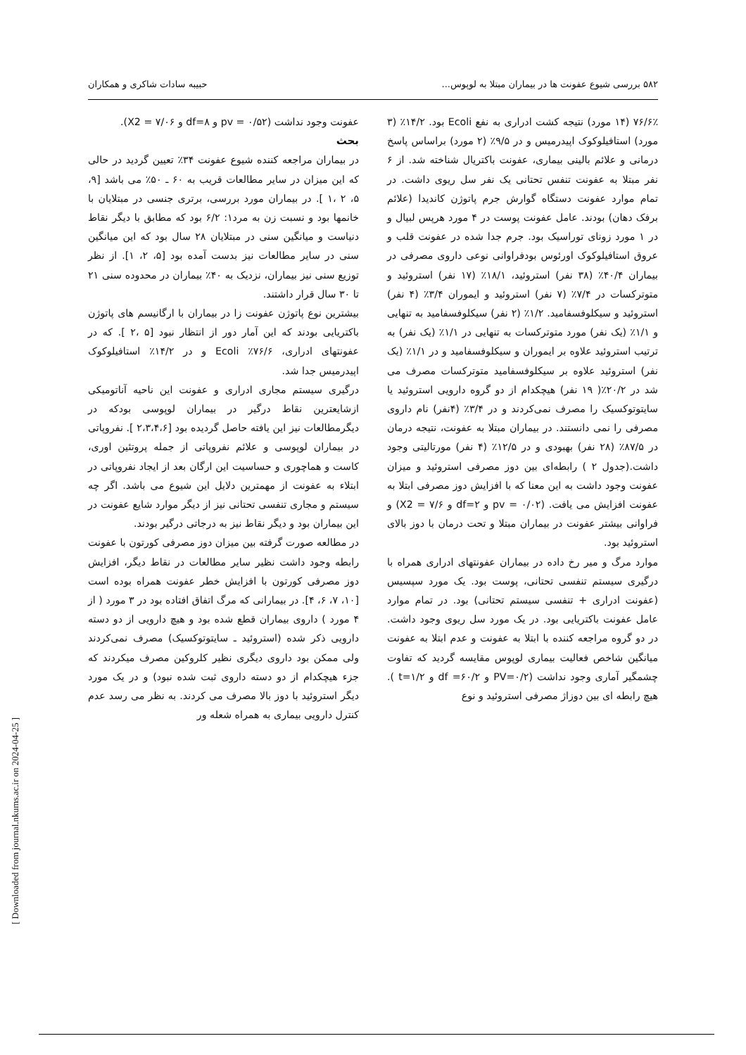۵۸۲ بررسی شیوع عفونت ها در بیماران مبتلا به لوپوس... حبیبه سادات شاکری و همکاران
۷۶/۶٪ (۱۴ مورد) نتیجه کشت ادراری به نفع Ecoli بود. ۱۴/۲٪ (۳ مورد) استافیلوکوک اپیدرمیس و در ۹/۵٪ (۲ مورد) براساس پاسخ درمانی و علائم بالینی بیماری، عفونت باکتریال شناخته شد. از ۶ نفر مبتلا به عفونت تنفس تحتانی یک نفر سل ریوی داشت. در تمام موارد عفونت دستگاه گوارش جرم پاتوژن کاندیدا (علائم برفک دهان) بودند. عامل عفونت پوست در ۴ مورد هرپس لبیال و در ۱ مورد زونای توراسیک بود. جرم جدا شده در عفونت قلب و عروق استافیلوکوک اورئوس بودفراوانی نوعی داروی مصرفی در بیماران ۴۰/۴٪ (۳۸ نفر) استروئید، ۱۸/۱٪ (۱۷ نفر) استروئید و متوترکسات در ۷/۴٪ (۷ نفر) استروئید و ایموران ۳/۴٪ (۴ نفر) استروئید و سیکلوفسفامید. ۱/۲٪ (۲ نفر) سیکلوفسفامید به تنهایی و ۱/۱٪ (یک نفر) مورد متوترکسات به تنهایی در ۱/۱٪ (یک نفر) به ترتیب استروئید علاوه بر ایموران و سیکلوفسفامید و در ۱/۱٪ (یک نفر) استروئید علاوه بر سیکلوفسفامید متوترکسات مصرف می شد در ۲۰/۲٪( ۱۹ نفر) هیچکدام از دو گروه دارویی استروئید یا سایتوتوکسیک را مصرف نمی‌کردند و در ۳/۴٪ (۴نفر) نام داروی مصرفی را نمی دانستند. در بیماران مبتلا به عفونت، نتیجه درمان در ۸۷/۵٪ (۲۸ نفر) بهبودی و در ۱۲/۵٪ (۴ نفر) مورتالیتی وجود داشت.(جدول ۲ ) رابطه‌ای بین دوز مصرفی استروئید و میزان عفونت وجود داشت به این معنا که با افزایش دوز مصرفی ابتلا به عفونت افزایش می یافت. (pv = ۰/۰۲ و df=۲ و X2 = ۷/۶) و فراوانی بیشتر عفونت در بیماران مبتلا و تحت درمان با دوز بالای استروئید بود.
موارد مرگ و میر رخ داده در بیماران عفونتهای ادراری همراه با درگیری سیستم تنفسی تحتانی، پوست بود. یک مورد سپسیس (عفونت ادراری + تنفسی سیستم تحتانی) بود. در تمام موارد عامل عفونت باکتریایی بود. در یک مورد سل ریوی وجود داشت. در دو گروه مراجعه کننده با ابتلا به عفونت و عدم ابتلا به عفونت میانگین شاخص فعالیت بیماری لوپوس مقایسه گردید که تفاوت چشمگیر آماری وجود نداشت (PV=۰/۲ و df =۶۰/۲ و t=۱/۲ ). هیچ رابطه ای بین دوزاژ مصرفی استروئید و نوع
عفونت وجود نداشت (pv = ۰/۵۲ و df=۸ و X2 = ۷/۰۶).
بحث
در بیماران مراجعه کننده شیوع عفونت ۳۴٪ تعیین گردید در حالی که این میزان در سایر مطالعات قریب به ۶۰ ـ ۵۰٪ می باشد [۹، ۵، ۲ ،۱ ]. در بیماران مورد بررسی، برتری جنسی در مبتلایان با خانمها بود و نسبت زن به مرد۱: ۶/۲ بود که مطابق با دیگر نقاط دنیاست و میانگین سنی در مبتلایان ۲۸ سال بود که این میانگین سنی در سایر مطالعات نیز بدست آمده بود [۵، ۲، ۱]. از نظر توزیع سنی نیز بیماران، نزدیک به ۴۰٪ بیماران در محدوده سنی ۲۱ تا ۳۰ سال قرار داشتند.
بیشترین نوع پاتوژن عفونت زا در بیماران با ارگانیسم های پاتوژن باکتریایی بودند که این آمار دور از انتظار نبود [۵ ،۲ ]. که در عفونتهای ادراری، ۷۶/۶٪ Ecoli و در ۱۴/۲٪ استافیلوکوک اپیدرمیس جدا شد.
درگیری سیستم مجاری ادراری و عفونت این ناحیه آناتومیکی ازشایعترین نقاط درگیر در بیماران لوپوسی بودکه در دیگرمطالعات نیز این یافته حاصل گردیده بود [۲،۳،۴،۶ ]. نفروپاتی در بیماران لوپوسی و علائم نفروپاتی از جمله پروتئین اوری، کاست و هماچوری و حساسیت این ارگان بعد از ایجاد نفروپاتی در ابتلاء به عفونت از مهمترین دلایل این شیوع می باشد. اگر چه سیستم و مجاری تنفسی تحتانی نیز از دیگر موارد شایع عفونت در این بیماران بود و دیگر نقاط نیز به درجاتی درگیر بودند.
در مطالعه صورت گرفته بین میزان دوز مصرفی کورتون با عفونت رابطه وجود داشت نظیر سایر مطالعات در نقاط دیگر، افزایش دوز مصرفی کورتون با افزایش خطر عفونت همراه بوده است [۱۰، ۷، ۶، ۴]. در بیمارانی که مرگ اتفاق افتاده بود در ۳ مورد ( از ۴ مورد ) داروی بیماران قطع شده بود و هیچ دارویی از دو دسته دارویی ذکر شده (استروئید ـ سایتوتوکسیک) مصرف نمی‌کردند ولی ممکن بود داروی دیگری نظیر کلروکین مصرف میکردند که جزء هیچکدام از دو دسته داروی ثبت شده نبود) و در یک مورد دیگر استروئید با دوز بالا مصرف می کردند. به نظر می رسد عدم کنترل دارویی بیماری به همراه شعله ور
[ Downloaded from journal.nkums.ac.ir on 2024-04-25 ]